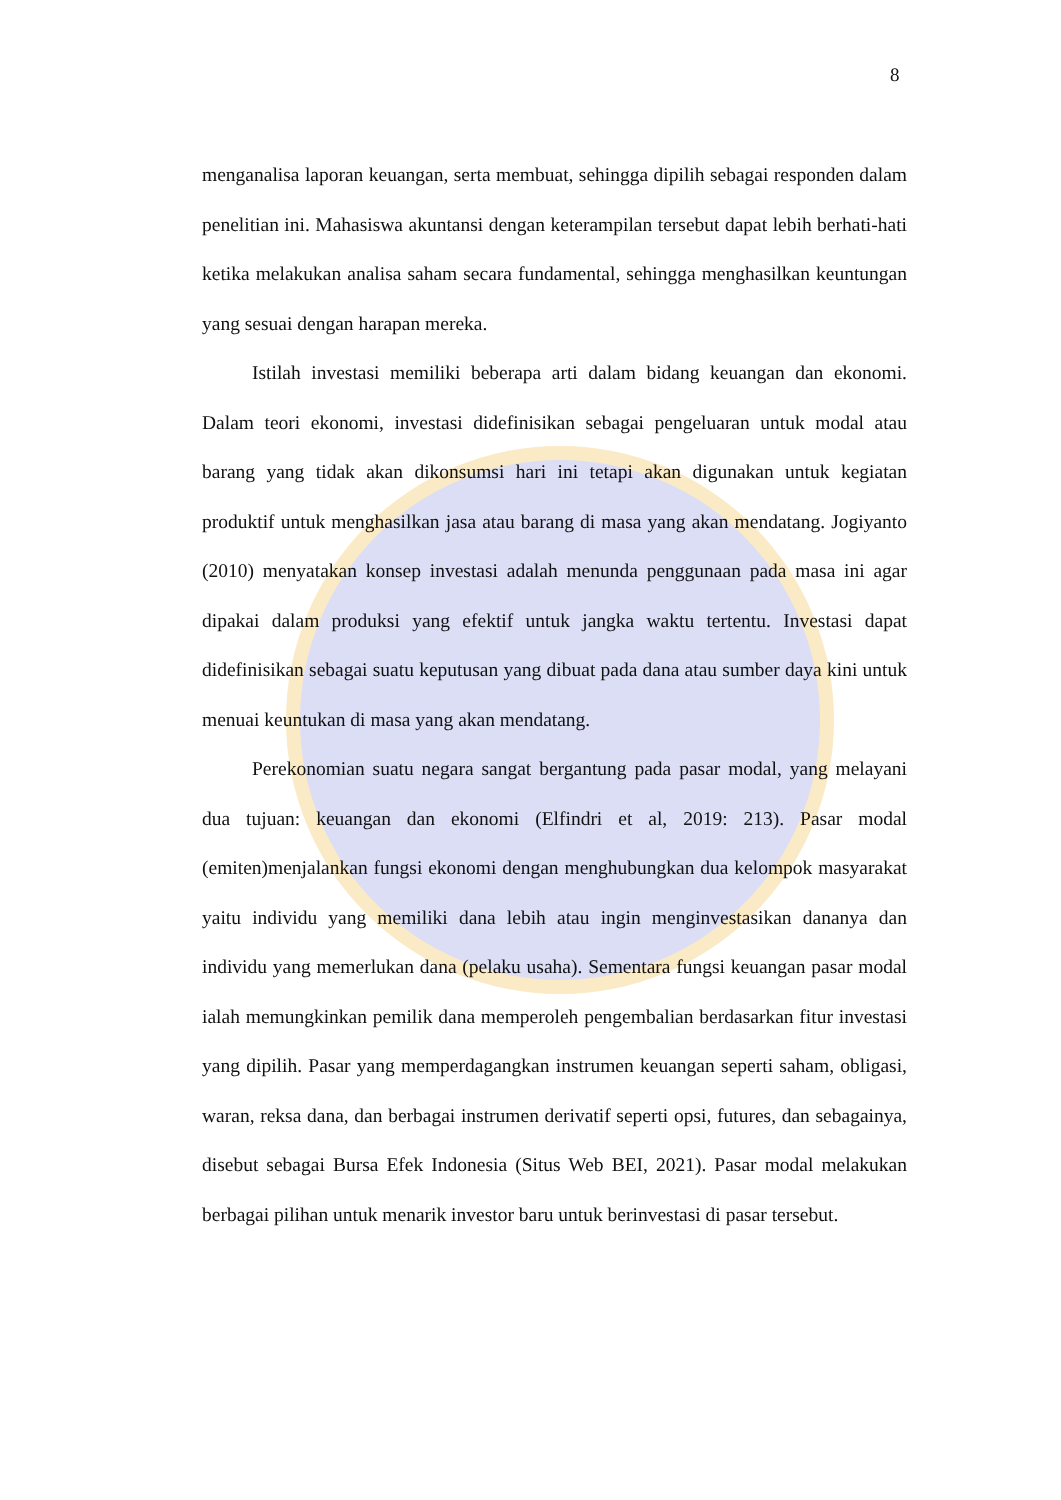8
menganalisa laporan keuangan, serta membuat, sehingga dipilih sebagai responden dalam penelitian ini. Mahasiswa akuntansi dengan keterampilan tersebut dapat lebih berhati-hati ketika melakukan analisa saham secara fundamental, sehingga menghasilkan keuntungan yang sesuai dengan harapan mereka.
Istilah investasi memiliki beberapa arti dalam bidang keuangan dan ekonomi. Dalam teori ekonomi, investasi didefinisikan sebagai pengeluaran untuk modal atau barang yang tidak akan dikonsumsi hari ini tetapi akan digunakan untuk kegiatan produktif untuk menghasilkan jasa atau barang di masa yang akan mendatang. Jogiyanto (2010) menyatakan konsep investasi adalah menunda penggunaan pada masa ini agar dipakai dalam produksi yang efektif untuk jangka waktu tertentu. Investasi dapat didefinisikan sebagai suatu keputusan yang dibuat pada dana atau sumber daya kini untuk menuai keuntukan di masa yang akan mendatang.
Perekonomian suatu negara sangat bergantung pada pasar modal, yang melayani dua tujuan: keuangan dan ekonomi (Elfindri et al, 2019: 213). Pasar modal (emiten)menjalankan fungsi ekonomi dengan menghubungkan dua kelompok masyarakat yaitu individu yang memiliki dana lebih atau ingin menginvestasikan dananya dan individu yang memerlukan dana (pelaku usaha). Sementara fungsi keuangan pasar modal ialah memungkinkan pemilik dana memperoleh pengembalian berdasarkan fitur investasi yang dipilih. Pasar yang memperdagangkan instrumen keuangan seperti saham, obligasi, waran, reksa dana, dan berbagai instrumen derivatif seperti opsi, futures, dan sebagainya, disebut sebagai Bursa Efek Indonesia (Situs Web BEI, 2021). Pasar modal melakukan berbagai pilihan untuk menarik investor baru untuk berinvestasi di pasar tersebut.